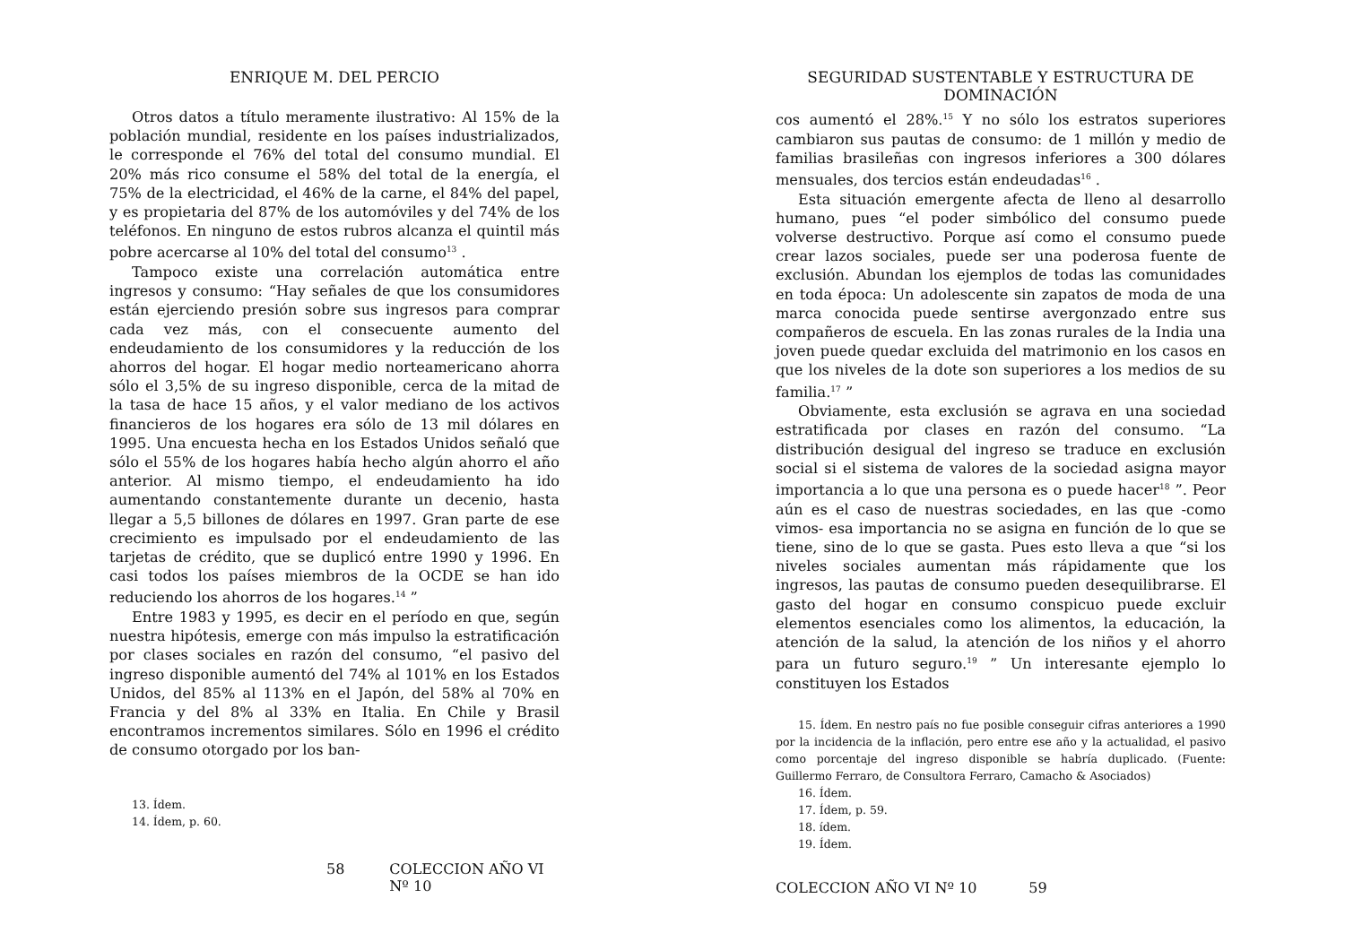ENRIQUE M. DEL PERCIO
Otros datos a título meramente ilustrativo: Al 15% de la población mundial, residente en los países industrializados, le corresponde el 76% del total del consumo mundial. El 20% más rico consume el 58% del total de la energía, el 75% de la electricidad, el 46% de la carne, el 84% del papel, y es propietaria del 87% de los automóviles y del 74% de los teléfonos. En ninguno de estos rubros alcanza el quintil más pobre acercarse al 10% del total del consumo<sup>13</sup> .
Tampoco existe una correlación automática entre ingresos y consumo: “Hay señales de que los consumidores están ejerciendo presión sobre sus ingresos para comprar cada vez más, con el consecuente aumento del endeudamiento de los consumidores y la reducción de los ahorros del hogar. El hogar medio norteamericano ahorra sólo el 3,5% de su ingreso disponible, cerca de la mitad de la tasa de hace 15 años, y el valor mediano de los activos financieros de los hogares era sólo de 13 mil dólares en 1995. Una encuesta hecha en los Estados Unidos señaló que sólo el 55% de los hogares había hecho algún ahorro el año anterior. Al mismo tiempo, el endeudamiento ha ido aumentando constantemente durante un decenio, hasta llegar a 5,5 billones de dólares en 1997. Gran parte de ese crecimiento es impulsado por el endeudamiento de las tarjetas de crédito, que se duplicó entre 1990 y 1996. En casi todos los países miembros de la OCDE se han ido reduciendo los ahorros de los hogares.<sup>14</sup> ”
Entre 1983 y 1995, es decir en el período en que, según nuestra hipótesis, emerge con más impulso la estratificación por clases sociales en razón del consumo, “el pasivo del ingreso disponible aumentó del 74% al 101% en los Estados Unidos, del 85% al 113% en el Japón, del 58% al 70% en Francia y del 8% al 33% en Italia. En Chile y Brasil encontramos incrementos similares. Sólo en 1996 el crédito de consumo otorgado por los ban-
13. Ídem.
14. Ídem, p. 60.
58 COLECCION AÑO VI Nº 10
SEGURIDAD SUSTENTABLE Y ESTRUCTURA DE DOMINACIÓN
cos aumentó el 28%.<sup>15</sup> Y no sólo los estratos superiores cambiaron sus pautas de consumo: de 1 millón y medio de familias brasileñas con ingresos inferiores a 300 dólares mensuales, dos tercios están endeudadas<sup>16</sup> .
Esta situación emergente afecta de lleno al desarrollo humano, pues “el poder simbólico del consumo puede volverse destructivo. Porque así como el consumo puede crear lazos sociales, puede ser una poderosa fuente de exclusión. Abundan los ejemplos de todas las comunidades en toda época: Un adolescente sin zapatos de moda de una marca conocida puede sentirse avergonzado entre sus compañeros de escuela. En las zonas rurales de la India una joven puede quedar excluida del matrimonio en los casos en que los niveles de la dote son superiores a los medios de su familia.<sup>17</sup> ”
Obviamente, esta exclusión se agrava en una sociedad estratificada por clases en razón del consumo. “La distribución desigual del ingreso se traduce en exclusión social si el sistema de valores de la sociedad asigna mayor importancia a lo que una persona es o puede hacer<sup>18</sup> ”. Peor aún es el caso de nuestras sociedades, en las que -como vimos- esa importancia no se asigna en función de lo que se tiene, sino de lo que se gasta. Pues esto lleva a que “si los niveles sociales aumentan más rápidamente que los ingresos, las pautas de consumo pueden desequilibrarse. El gasto del hogar en consumo conspicuo puede excluir elementos esenciales como los alimentos, la educación, la atención de la salud, la atención de los niños y el ahorro para un futuro seguro.<sup>19</sup> ” Un interesante ejemplo lo constituyen los Estados
15. Ídem. En nestro país no fue posible conseguir cifras anteriores a 1990 por la incidencia de la inflación, pero entre ese año y la actualidad, el pasivo como porcentaje del ingreso disponible se habría duplicado. (Fuente: Guillermo Ferraro, de Consultora Ferraro, Camacho & Asociados)
16. Ídem.
17. Ídem, p. 59.
18. ídem.
19. Ídem.
COLECCION AÑO VI Nº 10 59